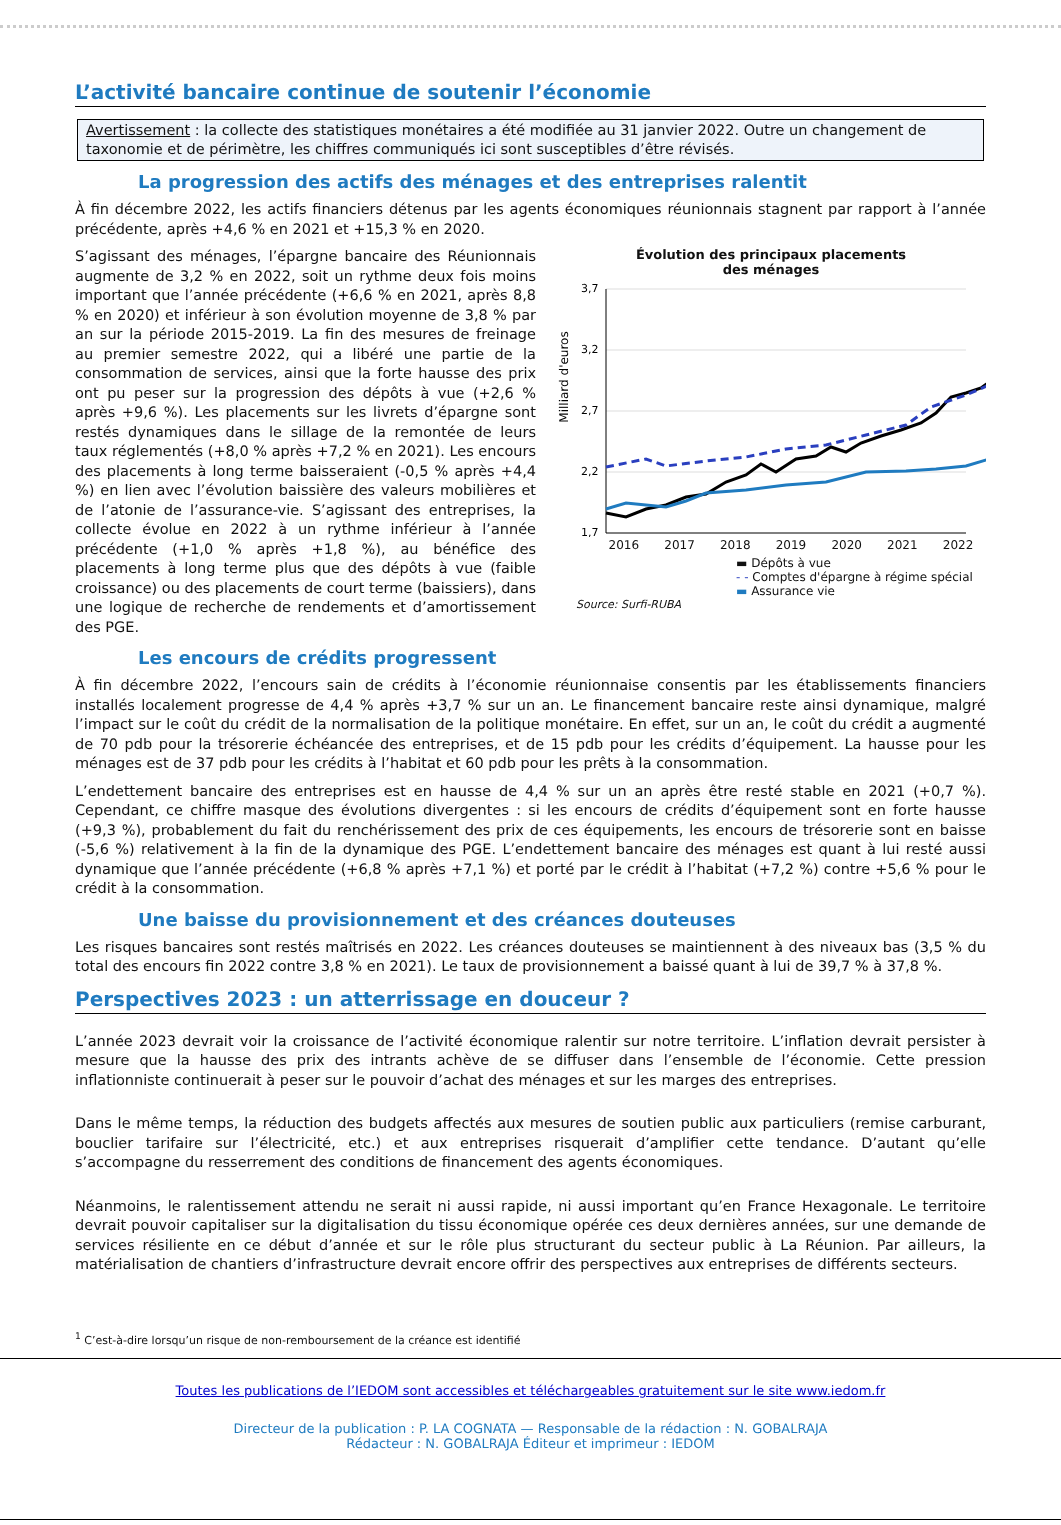L’activité bancaire continue de soutenir l’économie
Avertissement : la collecte des statistiques monétaires a été modifiée au 31 janvier 2022. Outre un changement de taxonomie et de périmètre, les chiffres communiqués ici sont susceptibles d’être révisés.
La progression des actifs des ménages et des entreprises ralentit
À fin décembre 2022, les actifs financiers détenus par les agents économiques réunionnais stagnent par rapport à l’année précédente, après +4,6 % en 2021 et +15,3 % en 2020.
Évolution des principaux placements
des ménages
Milliard d'euros
3,7
3,2
2,7
2,2
1,7
2016 2017 2018 2019 2020 2021 2022
▬ Dépôts à vue
- - Comptes d'épargne à régime spécial
▬ Assurance vie
Source: Surfi-RUBA
S’agissant des ménages, l’épargne bancaire des Réunionnais augmente de 3,2 % en 2022, soit un rythme deux fois moins important que l’année précédente (+6,6 % en 2021, après 8,8 % en 2020) et inférieur à son évolution moyenne de 3,8 % par an sur la période 2015-2019. La fin des mesures de freinage au premier semestre 2022, qui a libéré une partie de la consommation de services, ainsi que la forte hausse des prix ont pu peser sur la progression des dépôts à vue (+2,6 % après +9,6 %). Les placements sur les livrets d’épargne sont restés dynamiques dans le sillage de la remontée de leurs taux réglementés (+8,0 % après +7,2 % en 2021). Les encours des placements à long terme baisseraient (-0,5 % après +4,4 %) en lien avec l’évolution baissière des valeurs mobilières et de l’atonie de l’assurance-vie. S’agissant des entreprises, la collecte évolue en 2022 à un rythme inférieur à l’année précédente (+1,0 % après +1,8 %), au bénéfice des placements à long terme plus que des dépôts à vue (faible croissance) ou des placements de court terme (baissiers), dans une logique de recherche de rendements et d’amortissement des PGE.
Les encours de crédits progressent
À fin décembre 2022, l’encours sain de crédits à l’économie réunionnaise consentis par les établissements financiers installés localement progresse de 4,4 % après +3,7 % sur un an. Le financement bancaire reste ainsi dynamique, malgré l’impact sur le coût du crédit de la normalisation de la politique monétaire. En effet, sur un an, le coût du crédit a augmenté de 70 pdb pour la trésorerie échéancée des entreprises, et de 15 pdb pour les crédits d’équipement. La hausse pour les ménages est de 37 pdb pour les crédits à l’habitat et 60 pdb pour les prêts à la consommation.
L’endettement bancaire des entreprises est en hausse de 4,4 % sur un an après être resté stable en 2021 (+0,7 %). Cependant, ce chiffre masque des évolutions divergentes : si les encours de crédits d’équipement sont en forte hausse (+9,3 %), probablement du fait du renchérissement des prix de ces équipements, les encours de trésorerie sont en baisse (-5,6 %) relativement à la fin de la dynamique des PGE. L’endettement bancaire des ménages est quant à lui resté aussi dynamique que l’année précédente (+6,8 % après +7,1 %) et porté par le crédit à l’habitat (+7,2 %) contre +5,6 % pour le crédit à la consommation.
Une baisse du provisionnement et des créances douteuses
Les risques bancaires sont restés maîtrisés en 2022. Les créances douteuses se maintiennent à des niveaux bas (3,5 % du total des encours fin 2022 contre 3,8 % en 2021). Le taux de provisionnement a baissé quant à lui de 39,7 % à 37,8 %.
Perspectives 2023 : un atterrissage en douceur ?
L’année 2023 devrait voir la croissance de l’activité économique ralentir sur notre territoire. L’inflation devrait persister à mesure que la hausse des prix des intrants achève de se diffuser dans l’ensemble de l’économie. Cette pression inflationniste continuerait à peser sur le pouvoir d’achat des ménages et sur les marges des entreprises.
Dans le même temps, la réduction des budgets affectés aux mesures de soutien public aux particuliers (remise carburant, bouclier tarifaire sur l’électricité, etc.) et aux entreprises risquerait d’amplifier cette tendance. D’autant qu’elle s’accompagne du resserrement des conditions de financement des agents économiques.
Néanmoins, le ralentissement attendu ne serait ni aussi rapide, ni aussi important qu’en France Hexagonale. Le territoire devrait pouvoir capitaliser sur la digitalisation du tissu économique opérée ces deux dernières années, sur une demande de services résiliente en ce début d’année et sur le rôle plus structurant du secteur public à La Réunion. Par ailleurs, la matérialisation de chantiers d’infrastructure devrait encore offrir des perspectives aux entreprises de différents secteurs.
<sup>1</sup> C’est-à-dire lorsqu’un risque de non-remboursement de la créance est identifié
Toutes les publications de l’IEDOM sont accessibles et téléchargeables gratuitement sur le site www.iedom.fr
Directeur de la publication : P. LA COGNATA — Responsable de la rédaction : N. GOBALRAJA
Rédacteur : N. GOBALRAJA Éditeur et imprimeur : IEDOM